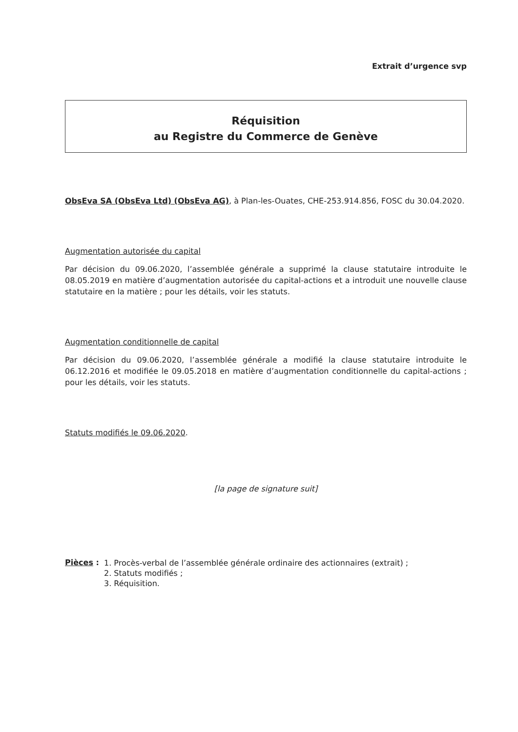Extrait d’urgence svp
Réquisition
au Registre du Commerce de Genève
ObsEva SA (ObsEva Ltd) (ObsEva AG), à Plan-les-Ouates, CHE-253.914.856, FOSC du 30.04.2020.
Augmentation autorisée du capital
Par décision du 09.06.2020, l’assemblée générale a supprimé la clause statutaire introduite le 08.05.2019 en matière d’augmentation autorisée du capital-actions et a introduit une nouvelle clause statutaire en la matière ; pour les détails, voir les statuts.
Augmentation conditionnelle de capital
Par décision du 09.06.2020, l’assemblée générale a modifié la clause statutaire introduite le 06.12.2016 et modifiée le 09.05.2018 en matière d’augmentation conditionnelle du capital-actions ; pour les détails, voir les statuts.
Statuts modifiés le 09.06.2020.
[la page de signature suit]
Pièces :
1. Procès-verbal de l’assemblée générale ordinaire des actionnaires (extrait) ;
2. Statuts modifiés ;
3. Réquisition.